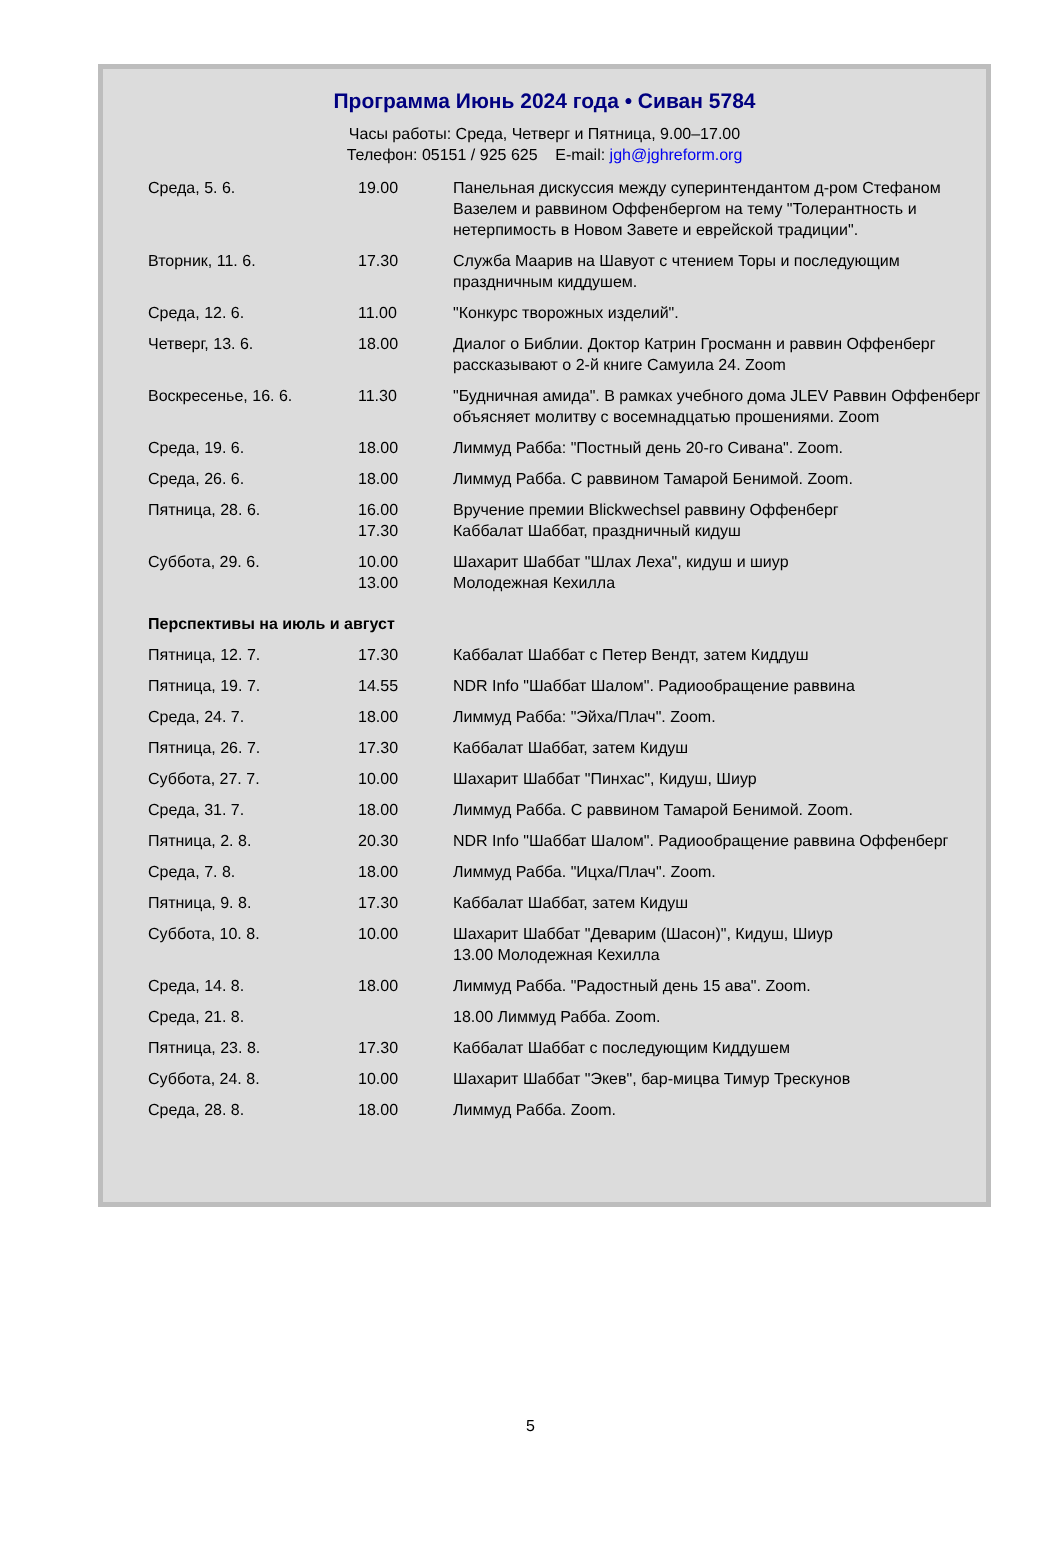Программа Июнь 2024 года • Сиван 5784
Часы работы: Среда, Четверг и Пятница, 9.00–17.00
Телефон: 05151 / 925 625 E-mail: jgh@jghreform.org
| Среда, 5. 6. | 19.00 | Панельная дискуссия между суперинтендантом д-ром Стефаном Вазелем и раввином Оффенбергом на тему "Толерантность и нетерпимость в Новом Завете и еврейской традиции". |
| Вторник, 11. 6. | 17.30 | Служба Маарив на Шавуот с чтением Торы и последующим праздничным киддушем. |
| Среда, 12. 6. | 11.00 | "Конкурс творожных изделий". |
| Четверг, 13. 6. | 18.00 | Диалог о Библии. Доктор Катрин Гросманн и раввин Оффенберг рассказывают о 2-й книге Самуила 24. Zoom |
| Воскресенье, 16. 6. | 11.30 | "Будничная амида". В рамках учебного дома JLEV Раввин Оффенберг объясняет молитву с восемнадцатью прошениями. Zoom |
| Среда, 19. 6. | 18.00 | Лиммуд Рабба: "Постный день 20-го Сивана". Zoom. |
| Среда, 26. 6. | 18.00 | Лиммуд Рабба. С раввином Тамарой Бенимой. Zoom. |
| Пятница, 28. 6. | 16.00 17.30 | Вручение премии Blickwechsel раввину Оффенберг Каббалат Шаббат, праздничный кидуш |
| Суббота, 29. 6. | 10.00 13.00 | Шахарит Шаббат "Шлах Леха", кидуш и шиур Молодежная Кехилла |
| Перспективы на июль и август | | |
| Пятница, 12. 7. | 17.30 | Каббалат Шаббат с Петер Вендт, затем Киддуш |
| Пятница, 19. 7. | 14.55 | NDR Info "Шаббат Шалом". Радиообращение раввина |
| Среда, 24. 7. | 18.00 | Лиммуд Рабба: "Эйха/Плач". Zoom. |
| Пятница, 26. 7. | 17.30 | Каббалат Шаббат, затем Кидуш |
| Суббота, 27. 7. | 10.00 | Шахарит Шаббат "Пинхас", Кидуш, Шиур |
| Среда, 31. 7. | 18.00 | Лиммуд Рабба. С раввином Тамарой Бенимой. Zoom. |
| Пятница, 2. 8. | 20.30 | NDR Info "Шаббат Шалом". Радиообращение раввина Оффенберг |
| Среда, 7. 8. | 18.00 | Лиммуд Рабба. "Ицха/Плач". Zoom. |
| Пятница, 9. 8. | 17.30 | Каббалат Шаббат, затем Кидуш |
| Суббота, 10. 8. | 10.00 | Шахарит Шаббат "Деварим (Шасон)", Кидуш, Шиур 13.00 Молодежная Кехилла |
| Среда, 14. 8. | 18.00 | Лиммуд Рабба. "Радостный день 15 ава". Zoom. |
| Среда, 21. 8. | | 18.00 Лиммуд Рабба. Zoom. |
| Пятница, 23. 8. | 17.30 | Каббалат Шаббат с последующим Киддушем |
| Суббота, 24. 8. | 10.00 | Шахарит Шаббат "Экев", бар-мицва Тимур Трескунов |
| Среда, 28. 8. | 18.00 | Лиммуд Рабба. Zoom. |
5